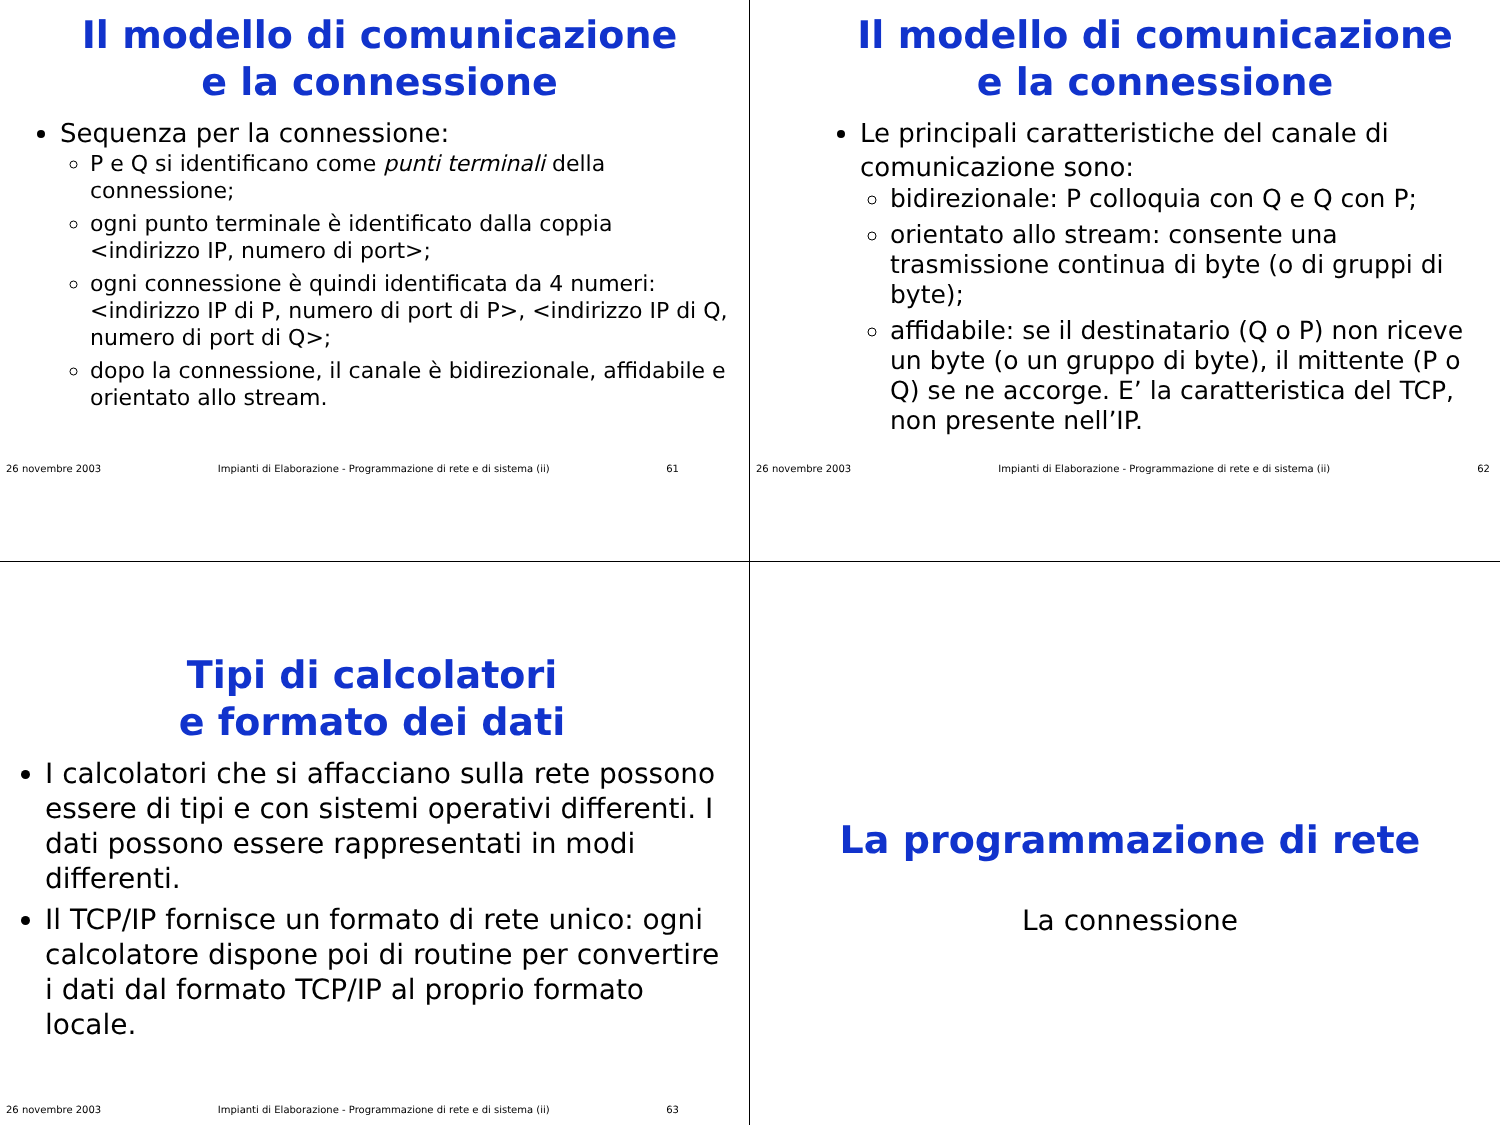Il modello di comunicazione
e la connessione
Sequenza per la connessione:
P e Q si identificano come punti terminali della connessione;
ogni punto terminale è identificato dalla coppia <indirizzo IP, numero di port>;
ogni connessione è quindi identificata da 4 numeri: <indirizzo IP di P, numero di port di P>, <indirizzo IP di Q, numero di port di Q>;
dopo la connessione, il canale è bidirezionale, affidabile e orientato allo stream.
26 novembre 2003 Impianti di Elaborazione - Programmazione di rete e di sistema (ii) 61
Il modello di comunicazione
e la connessione
Le principali caratteristiche del canale di comunicazione sono:
bidirezionale: P colloquia con Q e Q con P;
orientato allo stream: consente una trasmissione continua di byte (o di gruppi di byte);
affidabile: se il destinatario (Q o P) non riceve un byte (o un gruppo di byte), il mittente (P o Q) se ne accorge. E’ la caratteristica del TCP, non presente nell’IP.
26 novembre 2003 Impianti di Elaborazione - Programmazione di rete e di sistema (ii) 62
Tipi di calcolatori
e formato dei dati
I calcolatori che si affacciano sulla rete possono essere di tipi e con sistemi operativi differenti. I dati possono essere rappresentati in modi differenti.
Il TCP/IP fornisce un formato di rete unico: ogni calcolatore dispone poi di routine per convertire i dati dal formato TCP/IP al proprio formato locale.
26 novembre 2003 Impianti di Elaborazione - Programmazione di rete e di sistema (ii) 63
La programmazione di rete
La connessione